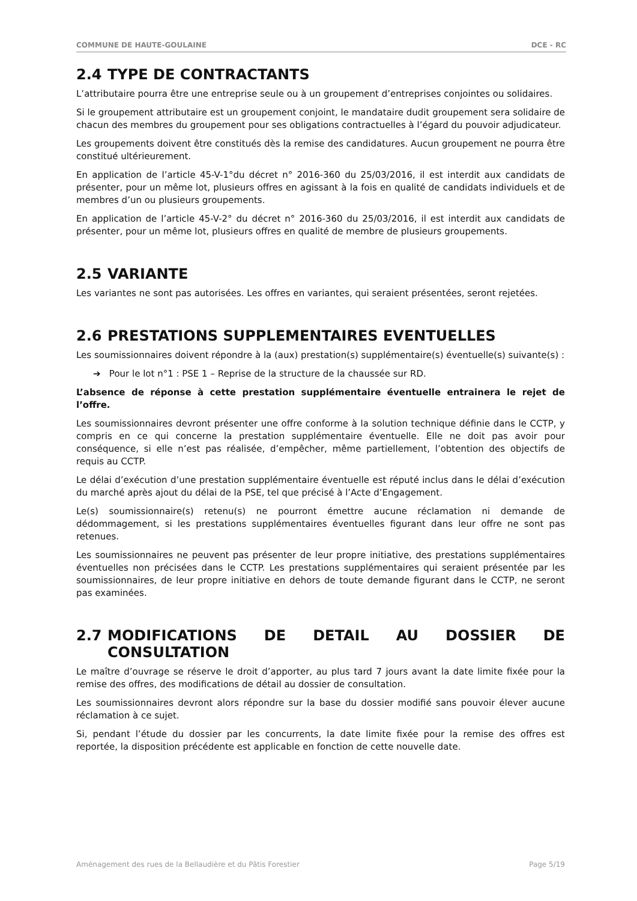COMMUNE DE HAUTE-GOULAINE DCE - RC
2.4 TYPE DE CONTRACTANTS
L’attributaire pourra être une entreprise seule ou à un groupement d’entreprises conjointes ou solidaires.
Si le groupement attributaire est un groupement conjoint, le mandataire dudit groupement sera solidaire de chacun des membres du groupement pour ses obligations contractuelles à l’égard du pouvoir adjudicateur.
Les groupements doivent être constitués dès la remise des candidatures. Aucun groupement ne pourra être constitué ultérieurement.
En application de l’article 45-V-1°du décret n° 2016-360 du 25/03/2016, il est interdit aux candidats de présenter, pour un même lot, plusieurs offres en agissant à la fois en qualité de candidats individuels et de membres d’un ou plusieurs groupements.
En application de l’article 45-V-2° du décret n° 2016-360 du 25/03/2016, il est interdit aux candidats de présenter, pour un même lot, plusieurs offres en qualité de membre de plusieurs groupements.
2.5 VARIANTE
Les variantes ne sont pas autorisées. Les offres en variantes, qui seraient présentées, seront rejetées.
2.6 PRESTATIONS SUPPLEMENTAIRES EVENTUELLES
Les soumissionnaires doivent répondre à la (aux) prestation(s) supplémentaire(s) éventuelle(s) suivante(s) :
➔ Pour le lot n°1 : PSE 1 – Reprise de la structure de la chaussée sur RD.
L’absence de réponse à cette prestation supplémentaire éventuelle entrainera le rejet de l’offre.
Les soumissionnaires devront présenter une offre conforme à la solution technique définie dans le CCTP, y compris en ce qui concerne la prestation supplémentaire éventuelle. Elle ne doit pas avoir pour conséquence, si elle n’est pas réalisée, d’empêcher, même partiellement, l’obtention des objectifs de requis au CCTP.
Le délai d’exécution d’une prestation supplémentaire éventuelle est réputé inclus dans le délai d’exécution du marché après ajout du délai de la PSE, tel que précisé à l’Acte d’Engagement.
Le(s) soumissionnaire(s) retenu(s) ne pourront émettre aucune réclamation ni demande de dédommagement, si les prestations supplémentaires éventuelles figurant dans leur offre ne sont pas retenues.
Les soumissionnaires ne peuvent pas présenter de leur propre initiative, des prestations supplémentaires éventuelles non précisées dans le CCTP. Les prestations supplémentaires qui seraient présentée par les soumissionnaires, de leur propre initiative en dehors de toute demande figurant dans le CCTP, ne seront pas examinées.
2.7 MODIFICATIONS DE DETAIL AU DOSSIER DE CONSULTATION
Le maître d’ouvrage se réserve le droit d’apporter, au plus tard 7 jours avant la date limite fixée pour la remise des offres, des modifications de détail au dossier de consultation.
Les soumissionnaires devront alors répondre sur la base du dossier modifié sans pouvoir élever aucune réclamation à ce sujet.
Si, pendant l’étude du dossier par les concurrents, la date limite fixée pour la remise des offres est reportée, la disposition précédente est applicable en fonction de cette nouvelle date.
Aménagement des rues de la Bellaudière et du Pâtis Forestier Page 5/19